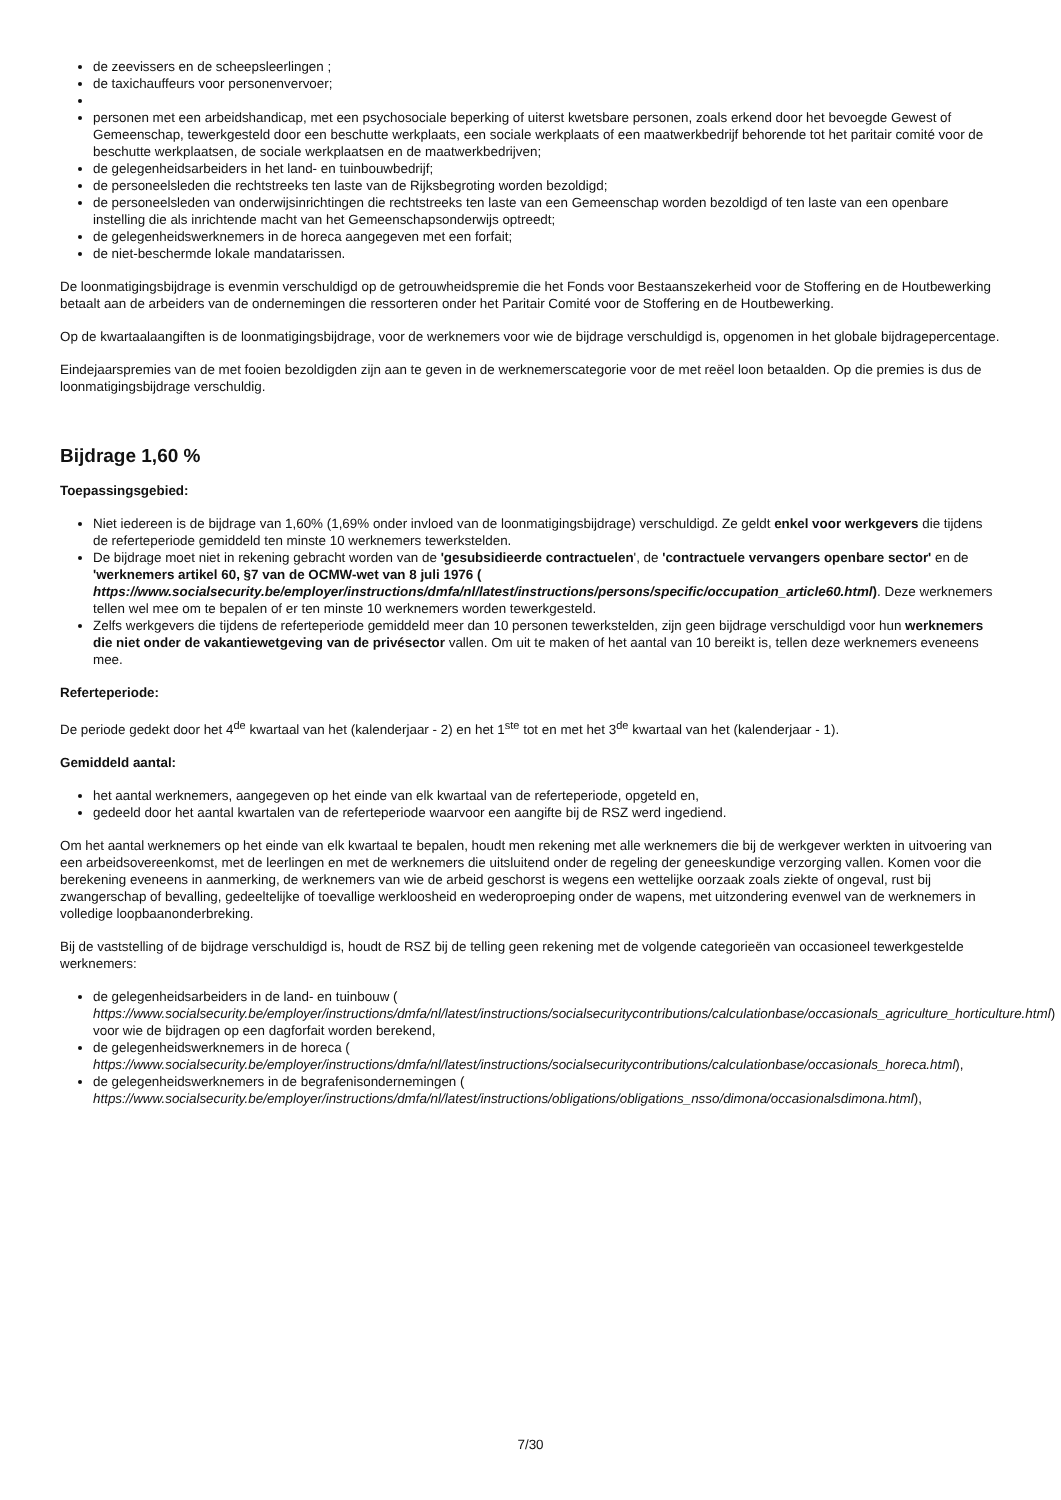de zeevissers en de scheepsleerlingen ;
de taxichauffeurs voor personenvervoer;
personen met een arbeidshandicap, met een psychosociale beperking of uiterst kwetsbare personen, zoals erkend door het bevoegde Gewest of Gemeenschap, tewerkgesteld door een beschutte werkplaats, een sociale werkplaats of een maatwerkbedrijf behorende tot het paritair comité voor de beschutte werkplaatsen, de sociale werkplaatsen en de maatwerkbedrijven;
de gelegenheidsarbeiders in het land- en tuinbouwbedrijf;
de personeelsleden die rechtstreeks ten laste van de Rijksbegroting worden bezoldigd;
de personeelsleden van onderwijsinrichtingen die rechtstreeks ten laste van een Gemeenschap worden bezoldigd of ten laste van een openbare instelling die als inrichtende macht van het Gemeenschapsonderwijs optreedt;
de gelegenheidswerknemers in de horeca aangegeven met een forfait;
de niet-beschermde lokale mandatarissen.
De loonmatigingsbijdrage is evenmin verschuldigd op de getrouwheidspremie die het Fonds voor Bestaanszekerheid voor de Stoffering en de Houtbewerking betaalt aan de arbeiders van de ondernemingen die ressorteren onder het Paritair Comité voor de Stoffering en de Houtbewerking.
Op de kwartaalaangiften is de loonmatigingsbijdrage, voor de werknemers voor wie de bijdrage verschuldigd is, opgenomen in het globale bijdragepercentage.
Eindejaarspremies van de met fooien bezoldigden zijn aan te geven in de werknemerscategorie voor de met reëel loon betaalden. Op die premies is dus de loonmatigingsbijdrage verschuldig.
Bijdrage 1,60 %
Toepassingsgebied:
Niet iedereen is de bijdrage van 1,60% (1,69% onder invloed van de loonmatigingsbijdrage) verschuldigd. Ze geldt enkel voor werkgevers die tijdens de referteperiode gemiddeld ten minste 10 werknemers tewerkstelden.
De bijdrage moet niet in rekening gebracht worden van de 'gesubsidieerde contractuelen', de 'contractuele vervangers openbare sector' en de 'werknemers artikel 60, §7 van de OCMW-wet van 8 juli 1976 ( https://www.socialsecurity.be/employer/instructions/dmfa/nl/latest/instructions/persons/specific/occupation_article60.html). Deze werknemers tellen wel mee om te bepalen of er ten minste 10 werknemers worden tewerkgesteld.
Zelfs werkgevers die tijdens de referteperiode gemiddeld meer dan 10 personen tewerkstelden, zijn geen bijdrage verschuldigd voor hun werknemers die niet onder de vakantiewetgeving van de privésector vallen. Om uit te maken of het aantal van 10 bereikt is, tellen deze werknemers eveneens mee.
Referteperiode:
De periode gedekt door het 4<sup>de</sup> kwartaal van het (kalenderjaar - 2) en het 1<sup>ste</sup> tot en met het 3<sup>de</sup> kwartaal van het (kalenderjaar - 1).
Gemiddeld aantal:
het aantal werknemers, aangegeven op het einde van elk kwartaal van de referteperiode, opgeteld en,
gedeeld door het aantal kwartalen van de referteperiode waarvoor een aangifte bij de RSZ werd ingediend.
Om het aantal werknemers op het einde van elk kwartaal te bepalen, houdt men rekening met alle werknemers die bij de werkgever werkten in uitvoering van een arbeidsovereenkomst, met de leerlingen en met de werknemers die uitsluitend onder de regeling der geneeskundige verzorging vallen. Komen voor die berekening eveneens in aanmerking, de werknemers van wie de arbeid geschorst is wegens een wettelijke oorzaak zoals ziekte of ongeval, rust bij zwangerschap of bevalling, gedeeltelijke of toevallige werkloosheid en wederoproeping onder de wapens, met uitzondering evenwel van de werknemers in volledige loopbaanonderbreking.
Bij de vaststelling of de bijdrage verschuldigd is, houdt de RSZ bij de telling geen rekening met de volgende categorieën van occasioneel tewerkgestelde werknemers:
de gelegenheidsarbeiders in de land- en tuinbouw ( https://www.socialsecurity.be/employer/instructions/dmfa/nl/latest/instructions/socialsecuritycontributions/calculationbase/occasionals_agriculture_horticulture.html) voor wie de bijdragen op een dagforfait worden berekend,
de gelegenheidswerknemers in de horeca ( https://www.socialsecurity.be/employer/instructions/dmfa/nl/latest/instructions/socialsecuritycontributions/calculationbase/occasionals_horeca.html),
de gelegenheidswerknemers in de begrafenisondernemingen ( https://www.socialsecurity.be/employer/instructions/dmfa/nl/latest/instructions/obligations/obligations_nsso/dimona/occasionalsdimona.html),
7/30